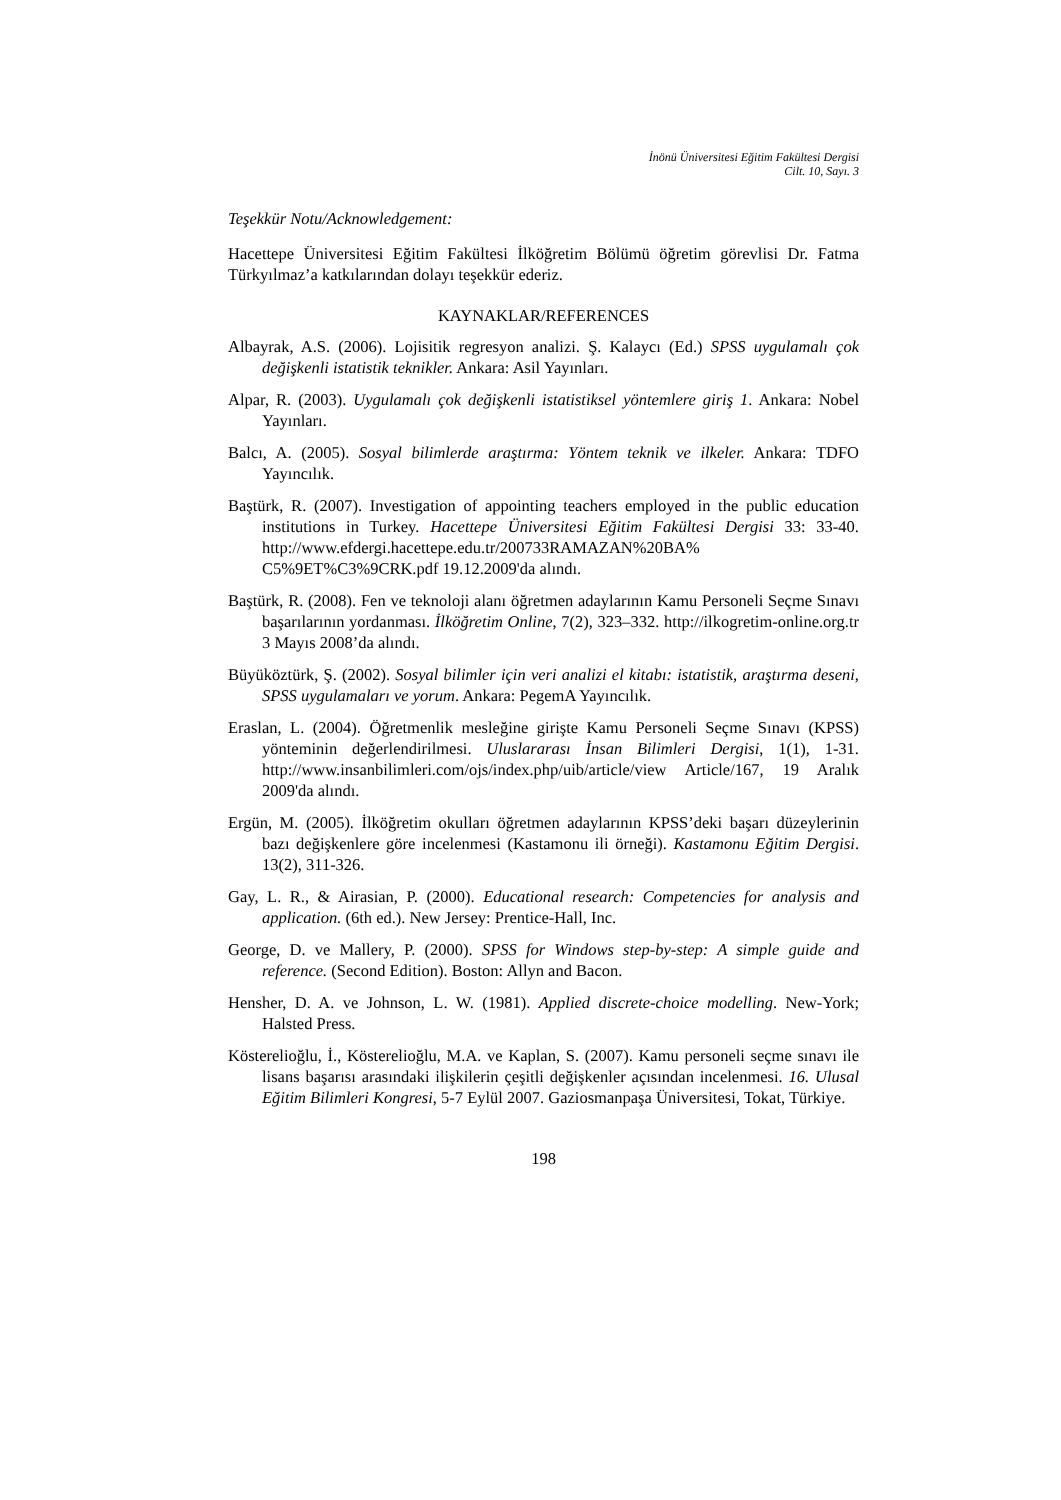İnönü Üniversitesi Eğitim Fakültesi Dergisi
Cilt. 10, Sayı. 3
Teşekkür Notu/Acknowledgement:
Hacettepe Üniversitesi Eğitim Fakültesi İlköğretim Bölümü öğretim görevlisi Dr. Fatma Türkyılmaz’a katkılarından dolayı teşekkür ederiz.
KAYNAKLAR/REFERENCES
Albayrak, A.S. (2006). Lojisitik regresyon analizi. Ş. Kalaycı (Ed.) SPSS uygulamalı çok değişkenli istatistik teknikler. Ankara: Asil Yayınları.
Alpar, R. (2003). Uygulamalı çok değişkenli istatistiksel yöntemlere giriş 1. Ankara: Nobel Yayınları.
Balcı, A. (2005). Sosyal bilimlerde araştırma: Yöntem teknik ve ilkeler. Ankara: TDFO Yayıncılık.
Baştürk, R. (2007). Investigation of appointing teachers employed in the public education institutions in Turkey. Hacettepe Üniversitesi Eğitim Fakültesi Dergisi 33: 33-40. http://www.efdergi.hacettepe.edu.tr/200733RAMAZAN%20BA% C5%9ET%C3%9CRK.pdf 19.12.2009'da alındı.
Baştürk, R. (2008). Fen ve teknoloji alanı öğretmen adaylarının Kamu Personeli Seçme Sınavı başarılarının yordanması. İlköğretim Online, 7(2), 323–332. http://ilkogretim-online.org.tr 3 Mayıs 2008’da alındı.
Büyüköztürk, Ş. (2002). Sosyal bilimler için veri analizi el kitabı: istatistik, araştırma deseni, SPSS uygulamaları ve yorum. Ankara: PegemA Yayıncılık.
Eraslan, L. (2004). Öğretmenlik mesleğine girişte Kamu Personeli Seçme Sınavı (KPSS) yönteminin değerlendirilmesi. Uluslararası İnsan Bilimleri Dergisi, 1(1), 1-31. http://www.insanbilimleri.com/ojs/index.php/uib/article/view Article/167, 19 Aralık 2009'da alındı.
Ergün, M. (2005). İlköğretim okulları öğretmen adaylarının KPSS’deki başarı düzeylerinin bazı değişkenlere göre incelenmesi (Kastamonu ili örneği). Kastamonu Eğitim Dergisi. 13(2), 311-326.
Gay, L. R., & Airasian, P. (2000). Educational research: Competencies for analysis and application. (6th ed.). New Jersey: Prentice-Hall, Inc.
George, D. ve Mallery, P. (2000). SPSS for Windows step-by-step: A simple guide and reference. (Second Edition). Boston: Allyn and Bacon.
Hensher, D. A. ve Johnson, L. W. (1981). Applied discrete-choice modelling. New-York; Halsted Press.
Kösterelioğlu, İ., Kösterelioğlu, M.A. ve Kaplan, S. (2007). Kamu personeli seçme sınavı ile lisans başarısı arasındaki ilişkilerin çeşitli değişkenler açısından incelenmesi. 16. Ulusal Eğitim Bilimleri Kongresi, 5-7 Eylül 2007. Gaziosmanpaşa Üniversitesi, Tokat, Türkiye.
198